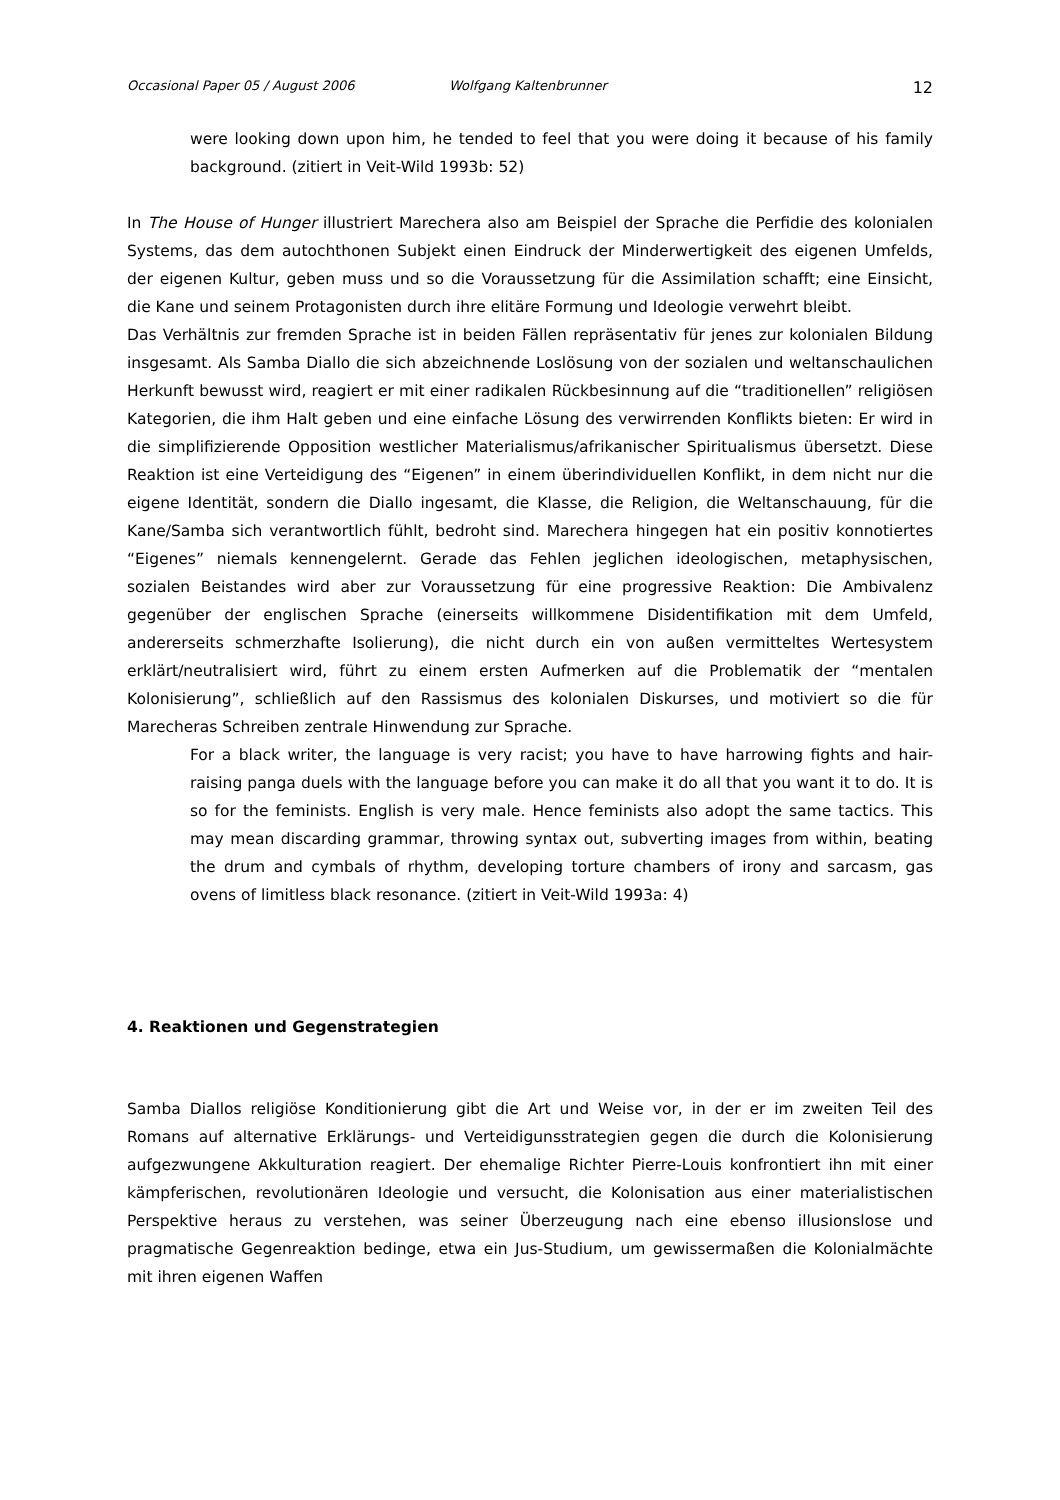Occasional Paper 05 / August 2006 Wolfgang Kaltenbrunner 12
were looking down upon him, he tended to feel that you were doing it because of his family background. (zitiert in Veit-Wild 1993b: 52)
In The House of Hunger illustriert Marechera also am Beispiel der Sprache die Perfidie des kolonialen Systems, das dem autochthonen Subjekt einen Eindruck der Minderwertigkeit des eigenen Umfelds, der eigenen Kultur, geben muss und so die Voraussetzung für die Assimilation schafft; eine Einsicht, die Kane und seinem Protagonisten durch ihre elitäre Formung und Ideologie verwehrt bleibt.
Das Verhältnis zur fremden Sprache ist in beiden Fällen repräsentativ für jenes zur kolonialen Bildung insgesamt. Als Samba Diallo die sich abzeichnende Loslösung von der sozialen und weltanschaulichen Herkunft bewusst wird, reagiert er mit einer radikalen Rückbesinnung auf die “traditionellen” religiösen Kategorien, die ihm Halt geben und eine einfache Lösung des verwirrenden Konflikts bieten: Er wird in die simplifizierende Opposition westlicher Materialismus/afrikanischer Spiritualismus übersetzt. Diese Reaktion ist eine Verteidigung des “Eigenen” in einem überindividuellen Konflikt, in dem nicht nur die eigene Identität, sondern die Diallo ingesamt, die Klasse, die Religion, die Weltanschauung, für die Kane/Samba sich verantwortlich fühlt, bedroht sind. Marechera hingegen hat ein positiv konnotiertes “Eigenes” niemals kennengelernt. Gerade das Fehlen jeglichen ideologischen, metaphysischen, sozialen Beistandes wird aber zur Voraussetzung für eine progressive Reaktion: Die Ambivalenz gegenüber der englischen Sprache (einerseits willkommene Disidentifikation mit dem Umfeld, andererseits schmerzhafte Isolierung), die nicht durch ein von außen vermitteltes Wertesystem erklärt/neutralisiert wird, führt zu einem ersten Aufmerken auf die Problematik der “mentalen Kolonisierung”, schließlich auf den Rassismus des kolonialen Diskurses, und motiviert so die für Marecheras Schreiben zentrale Hinwendung zur Sprache.
For a black writer, the language is very racist; you have to have harrowing fights and hair-raising panga duels with the language before you can make it do all that you want it to do. It is so for the feminists. English is very male. Hence feminists also adopt the same tactics. This may mean discarding grammar, throwing syntax out, subverting images from within, beating the drum and cymbals of rhythm, developing torture chambers of irony and sarcasm, gas ovens of limitless black resonance. (zitiert in Veit-Wild 1993a: 4)
4. Reaktionen und Gegenstrategien
Samba Diallos religiöse Konditionierung gibt die Art und Weise vor, in der er im zweiten Teil des Romans auf alternative Erklärungs- und Verteidigunsstrategien gegen die durch die Kolonisierung aufgezwungene Akkulturation reagiert. Der ehemalige Richter Pierre-Louis konfrontiert ihn mit einer kämpferischen, revolutionären Ideologie und versucht, die Kolonisation aus einer materialistischen Perspektive heraus zu verstehen, was seiner Überzeugung nach eine ebenso illusionslose und pragmatische Gegenreaktion bedinge, etwa ein Jus-Studium, um gewissermaßen die Kolonialmächte mit ihren eigenen Waffen